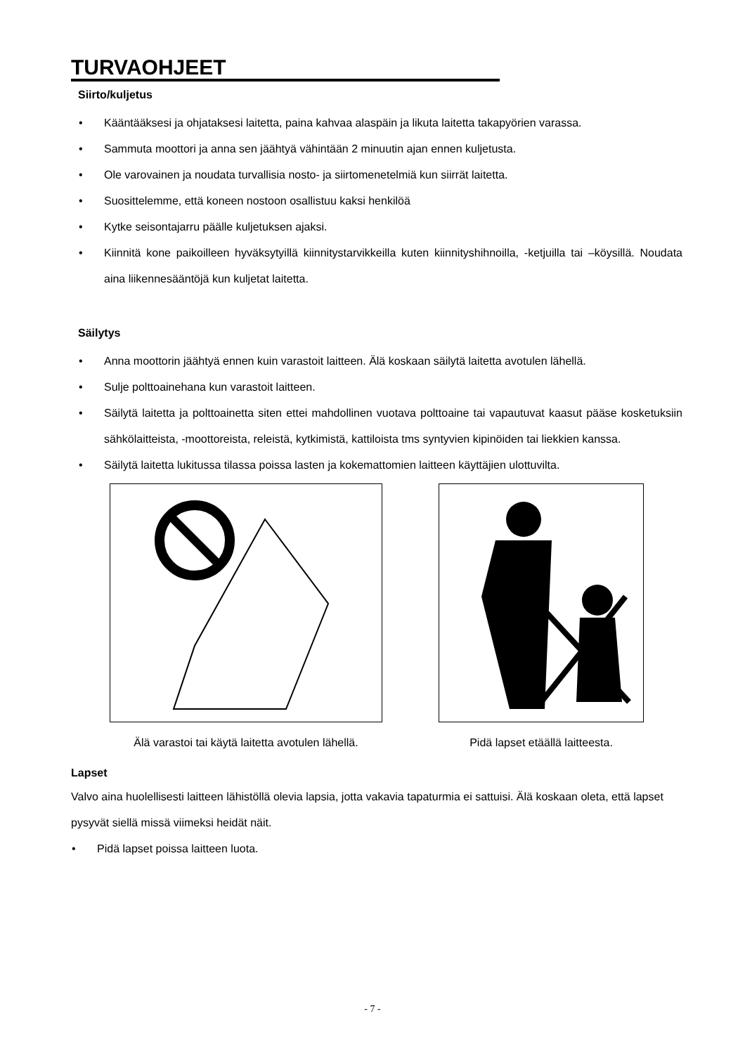TURVAOHJEET
Siirto/kuljetus
Kääntääksesi ja ohjataksesi laitetta, paina kahvaa alaspäin ja likuta laitetta takapyörien varassa.
Sammuta moottori ja anna sen jäähtyä vähintään 2 minuutin ajan ennen kuljetusta.
Ole varovainen ja noudata turvallisia nosto- ja siirtomenetelmiä kun siirrät laitetta.
Suosittelemme, että koneen nostoon osallistuu kaksi henkilöä
Kytke seisontajarru päälle kuljetuksen ajaksi.
Kiinnitä kone paikoilleen hyväksytyillä kiinnitystarvikkeilla kuten kiinnityshihnoilla, -ketjuilla tai –köysillä. Noudata aina liikennesääntöjä kun kuljetat laitetta.
Säilytys
Anna moottorin jäähtyä ennen kuin varastoit laitteen. Älä koskaan säilytä laitetta avotulen lähellä.
Sulje polttoainehana kun varastoit laitteen.
Säilytä laitetta ja polttoainetta siten ettei mahdollinen vuotava polttoaine tai vapautuvat kaasut pääse kosketuksiin sähkölaitteista, -moottoreista, releistä, kytkimistä, kattiloista tms syntyvien kipinöiden tai liekkien kanssa.
Säilytä laitetta lukitussa tilassa poissa lasten ja kokemattomien laitteen käyttäjien ulottuvilta.
Älä varastoi tai käytä laitetta avotulen lähellä.
Pidä lapset etäällä laitteesta.
Lapset
Valvo aina huolellisesti laitteen lähistöllä olevia lapsia, jotta vakavia tapaturmia ei sattuisi. Älä koskaan oleta, että lapset pysyvät siellä missä viimeksi heidät näit.
Pidä lapset poissa laitteen luota.
- 7 -